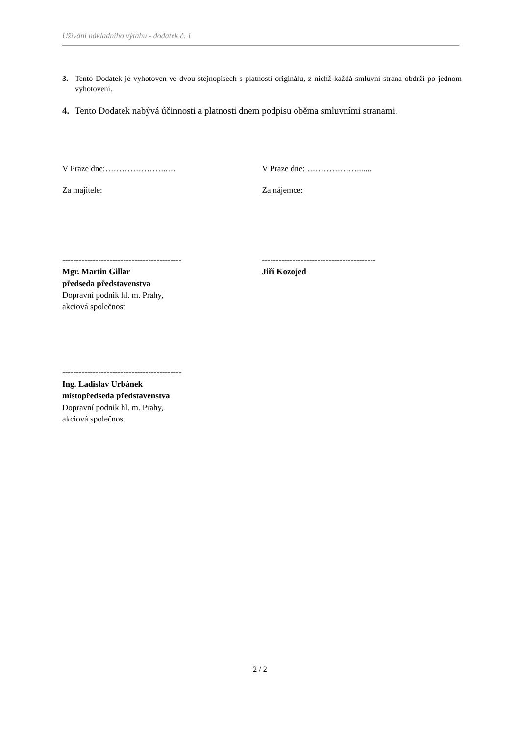Užívání nákladního výtahu - dodatek č. 1
3. Tento Dodatek je vyhotoven ve dvou stejnopisech s platností originálu, z nichž každá smluvní strana obdrží po jednom vyhotovení.
4. Tento Dodatek nabývá účinnosti a platnosti dnem podpisu oběma smluvními stranami.
V Praze dne:…………………..…
Za majitele:
-------------------------------------------
Mgr. Martin Gillar
předseda představenstva
Dopravní podnik hl. m. Prahy,
akciová společnost
-------------------------------------------
Ing. Ladislav Urbánek
místopředseda představenstva
Dopravní podnik hl. m. Prahy,
akciová společnost
V Praze dne: ……………….......
Za nájemce:
-----------------------------------------
Jiří Kozojed
2 / 2